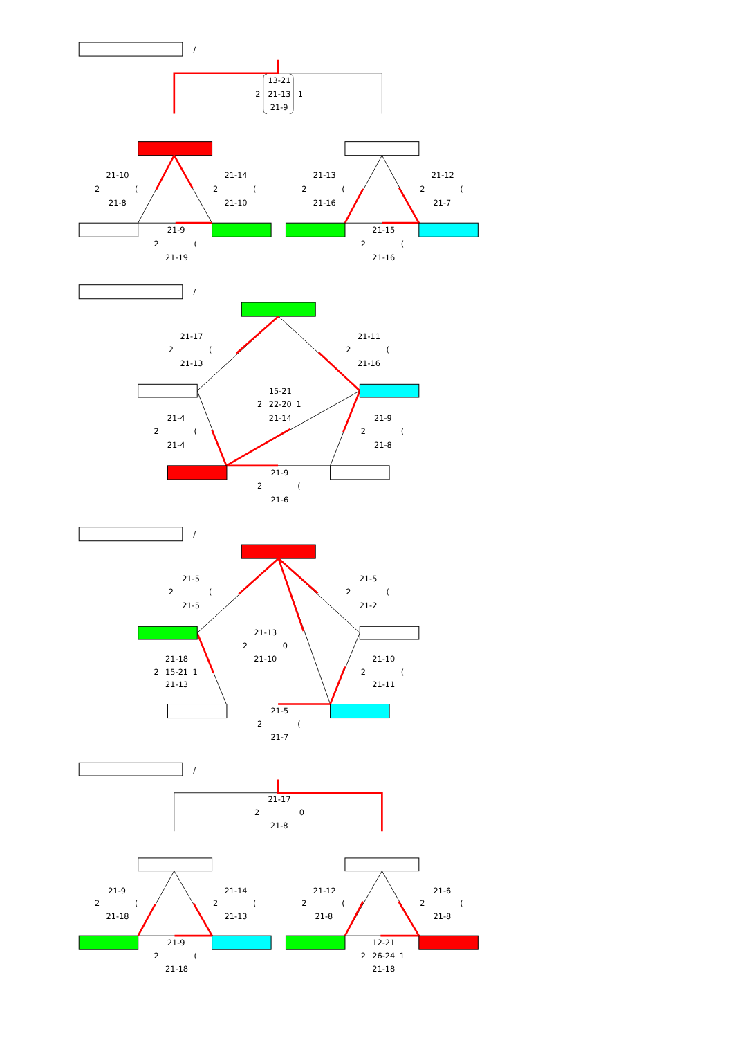/
13-21
2
21-13
1
21-9
21-10
2
21-8
(
21-14
2
21-10
(
21-13
2
21-16
(
21-12
2
21-7
(
21-9
2
21-19
(
21-15
2
21-16
(
/
21-17
2
21-13
(
21-11
2
21-16
(
15-21
2
22-20
1
21-14
21-4
2
21-4
(
21-9
2
21-8
(
21-9
2
21-6
(
/
21-5
2
21-5
(
21-5
2
21-2
(
21-13
2
21-10
0
21-18
2
15-21
1
21-13
21-10
2
21-11
(
21-5
2
21-7
(
/
21-17
2
21-8
0
21-9
2
21-18
(
21-14
2
21-13
(
21-12
2
21-8
(
21-6
2
21-8
(
21-9
2
21-18
(
12-21
2
26-24
1
21-18